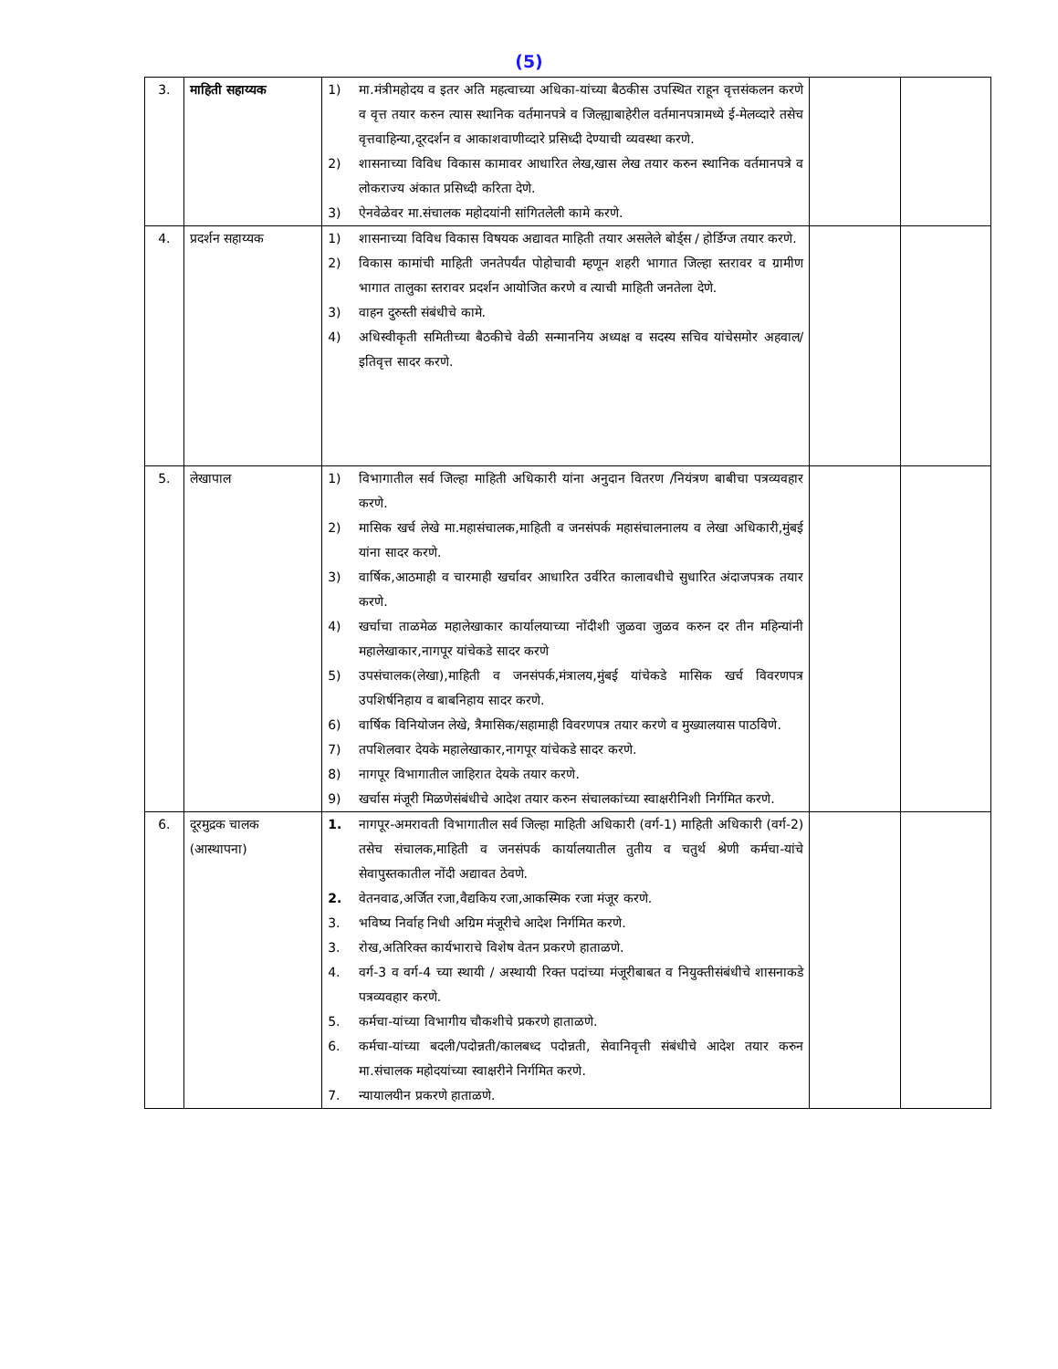(5)
| 3. | माहिती सहाय्यक | 1) मा.मंत्रीमहोदय व इतर अति महत्वाच्या अधिका-यांच्या बैठकीस उपस्थित राहून वृत्तसंकलन करणे व वृत्त तयार करुन त्यास स्थानिक वर्तमानपत्रे व जिल्ह्याबाहेरील वर्तमानपत्रामध्ये ई-मेलव्दारे तसेच वृत्तवाहिन्या,दूरदर्शन व आकाशवाणीव्दारे प्रसिध्दी देण्याची व्यवस्था करणे. 2) शासनाच्या विविध विकास कामावर आधारित लेख,खास लेख तयार करुन स्थानिक वर्तमानपत्रे व लोकराज्य अंकात प्रसिध्दी करिता देणे. 3) ऐनवेळेवर मा.संचालक महोदयांनी सांगितलेली कामे करणे. | | |
| 4. | प्रदर्शन सहाय्यक | 1) शासनाच्या विविध विकास विषयक अद्यावत माहिती तयार असलेले बोर्ड्स / होर्डिग्ज तयार करणे. 2) विकास कामांची माहिती जनतेपर्यंत पोहोचावी म्हणून शहरी भागात जिल्हा स्तरावर व ग्रामीण भागात तालुका स्तरावर प्रदर्शन आयोजित करणे व त्याची माहिती जनतेला देणे. 3) वाहन दुरुस्ती संबंधीचे कामे. 4) अधिस्वीकृती समितीच्या बैठकीचे वेळी सन्माननिय अध्यक्ष व सदस्य सचिव यांचेसमोर अहवाल/इतिवृत्त सादर करणे. | | |
| 5. | लेखापाल | 1) विभागातील सर्व जिल्हा माहिती अधिकारी यांना अनुदान वितरण /नियंत्रण बाबीचा पत्रव्यवहार करणे. 2) मासिक खर्च लेखे मा.महासंचालक,माहिती व जनसंपर्क महासंचालनालय व लेखा अधिकारी,मुंबई यांना सादर करणे. 3) वार्षिक,आठमाही व चारमाही खर्चावर आधारित उर्वरित कालावधीचे सुधारित अंदाजपत्रक तयार करणे. 4) खर्चाचा ताळमेळ महालेखाकार कार्यालयाच्या नोंदीशी जुळवा जुळव करुन दर तीन महिन्यांनी महालेखाकार,नागपूर यांचेकडे सादर करणे 5) उपसंचालक(लेखा),माहिती व जनसंपर्क,मंत्रालय,मुंबई यांचेकडे मासिक खर्च विवरणपत्र उपशिर्षनिहाय व बाबनिहाय सादर करणे. 6) वार्षिक विनियोजन लेखे, त्रैमासिक/सहामाही विवरणपत्र तयार करणे व मुख्यालयास पाठविणे. 7) तपशिलवार देयके महालेखाकार,नागपूर यांचेकडे सादर करणे. 8) नागपूर विभागातील जाहिरात देयके तयार करणे. 9) खर्चास मंजूरी मिळणेसंबंधीचे आदेश तयार करुन संचालकांच्या स्वाक्षरीनिशी निर्गमित करणे. | | |
| 6. | दूरमुद्रक चालक (आस्थापना) | 1. नागपूर-अमरावती विभागातील सर्व जिल्हा माहिती अधिकारी (वर्ग-1) माहिती अधिकारी (वर्ग-2) तसेच संचालक,माहिती व जनसंपर्क कार्यालयातील तुतीय व चतुर्थ श्रेणी कर्मचा-यांचे सेवापुस्तकातील नोंदी अद्यावत ठेवणे. 2. वेतनवाढ,अर्जित रजा,वैद्यकिय रजा,आकस्मिक रजा मंजूर करणे. 3. भविष्य निर्वाह निधी अग्रिम मंजूरीचे आदेश निर्गमित करणे. 3. रोख,अतिरिक्त कार्यभाराचे विशेष वेतन प्रकरणे हाताळणे. 4. वर्ग-3 व वर्ग-4 च्या स्थायी / अस्थायी रिक्त पदांच्या मंजूरीबाबत व नियुक्तीसंबंधीचे शासनाकडे पत्रव्यवहार करणे. 5. कर्मचा-यांच्या विभागीय चौकशीचे प्रकरणे हाताळणे. 6. कर्मचा-यांच्या बदली/पदोन्नती/कालबध्द पदोन्नती, सेवानिवृत्ती संबंधीचे आदेश तयार करुन मा.संचालक महोदयांच्या स्वाक्षरीने निर्गमित करणे. 7. न्यायालयीन प्रकरणे हाताळणे. | | |